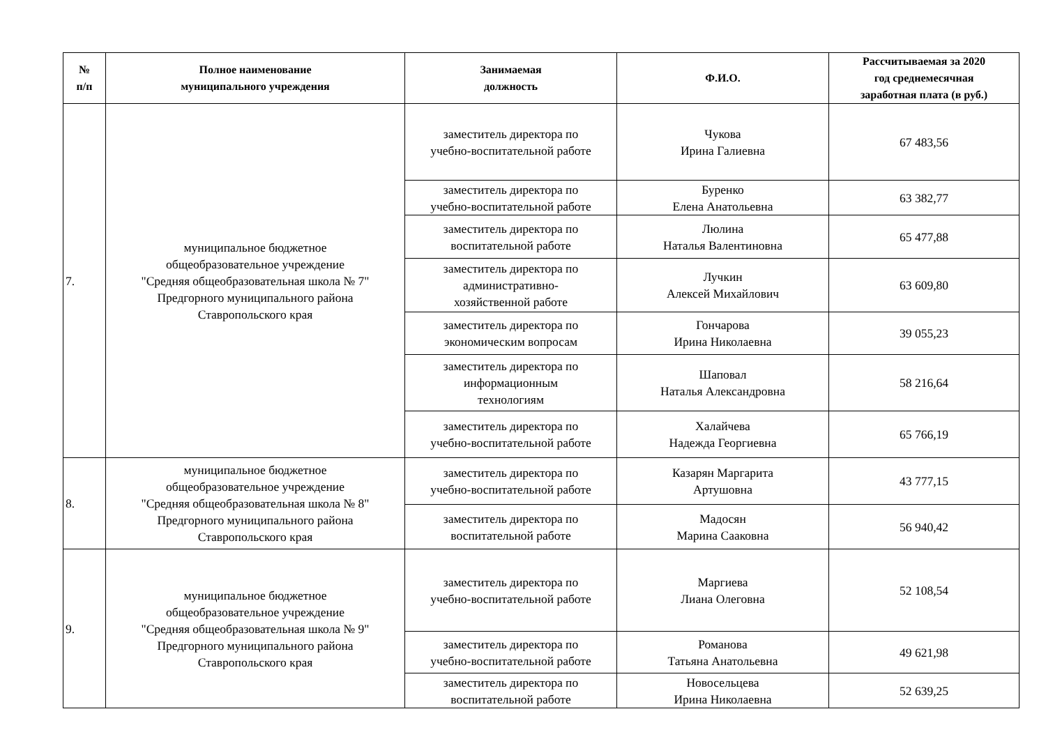| № п/п | Полное наименование муниципального учреждения | Занимаемая должность | Ф.И.О. | Рассчитываемая за 2020 год среднемесячная заработная плата (в руб.) |
| --- | --- | --- | --- | --- |
| 7. | муниципальное бюджетное общеобразовательное учреждение "Средняя общеобразовательная школа № 7" Предгорного муниципального района Ставропольского края | заместитель директора по учебно-воспитательной работе | Чукова Ирина Галиевна | 67 483,56 |
| | | заместитель директора по учебно-воспитательной работе | Буренко Елена Анатольевна | 63 382,77 |
| | | заместитель директора по воспитательной работе | Люлина Наталья Валентиновна | 65 477,88 |
| | | заместитель директора по административно- хозяйственной работе | Лучкин Алексей Михайлович | 63 609,80 |
| | | заместитель директора по экономическим вопросам | Гончарова Ирина Николаевна | 39 055,23 |
| | | заместитель директора по информационным технологиям | Шаповал Наталья Александровна | 58 216,64 |
| | | заместитель директора по учебно-воспитательной работе | Халайчева Надежда Георгиевна | 65 766,19 |
| 8. | муниципальное бюджетное общеобразовательное учреждение "Средняя общеобразовательная школа № 8" Предгорного муниципального района Ставропольского края | заместитель директора по учебно-воспитательной работе | Казарян Маргарита Артушовна | 43 777,15 |
| | | заместитель директора по воспитательной работе | Мадосян Марина Сааковна | 56 940,42 |
| 9. | муниципальное бюджетное общеобразовательное учреждение "Средняя общеобразовательная школа № 9" Предгорного муниципального района Ставропольского края | заместитель директора по учебно-воспитательной работе | Маргиева Лиана Олеговна | 52 108,54 |
| | | заместитель директора по учебно-воспитательной работе | Романова Татьяна Анатольевна | 49 621,98 |
| | | заместитель директора по воспитательной работе | Новосельцева Ирина Николаевна | 52 639,25 |